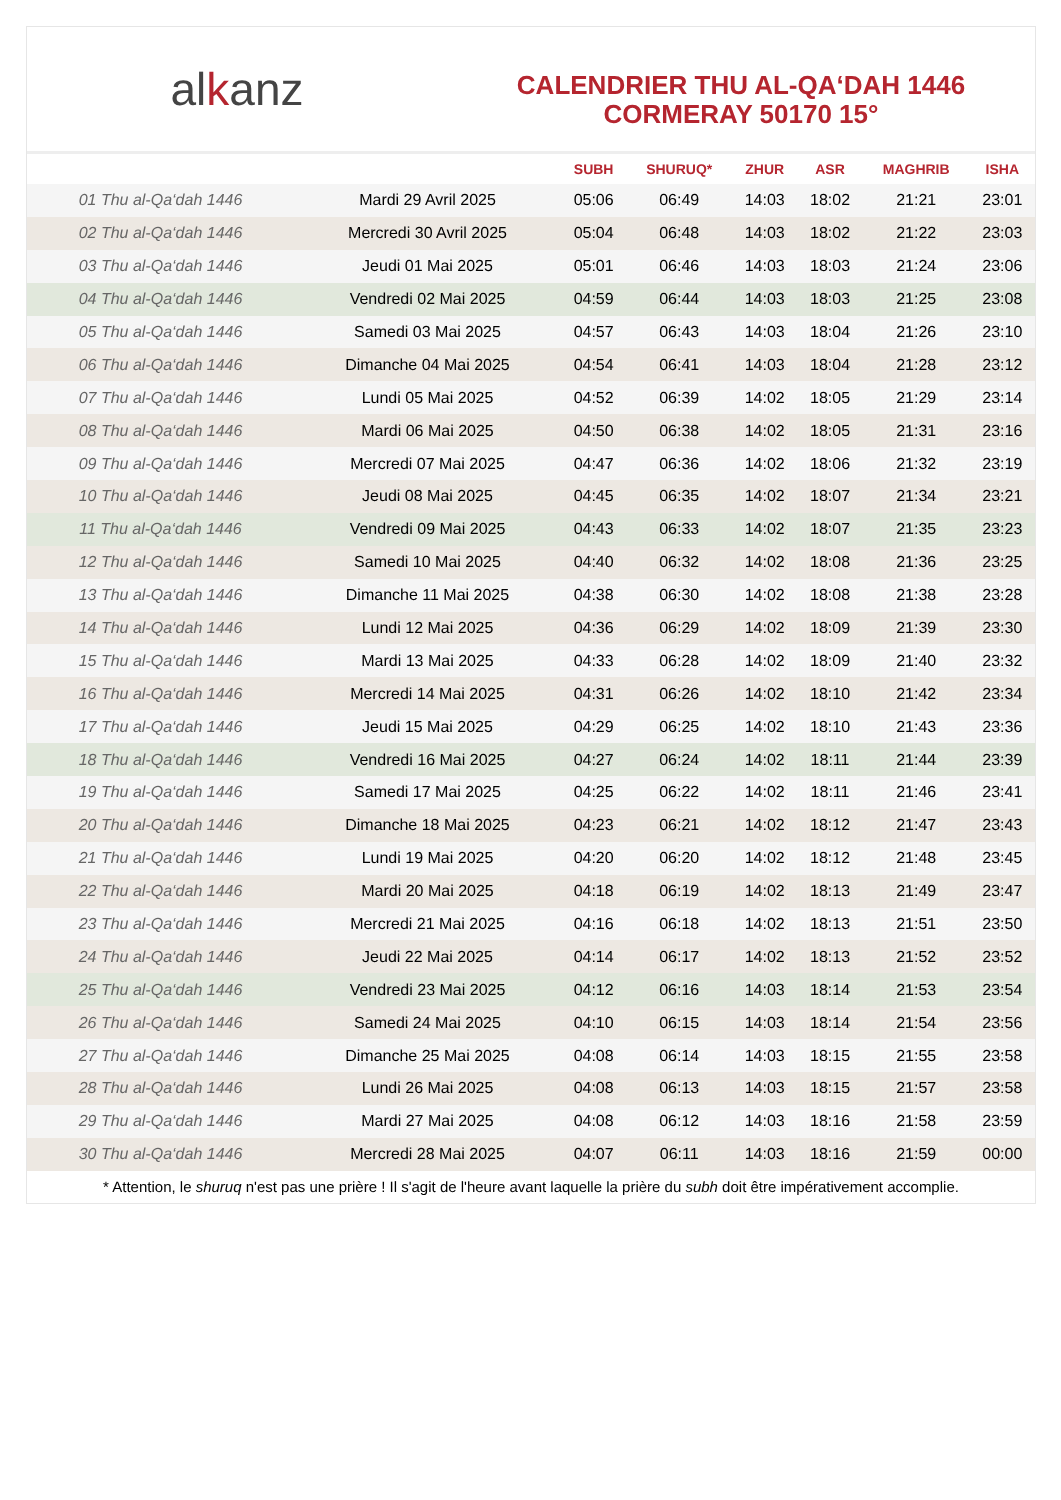al k anz
CALENDRIER THU AL-QA‘DAH 1446
CORMERAY 50170 15°
| | | SUBH | SHURUQ* | ZHUR | ASR | MAGHRIB | ISHA |
| --- | --- | --- | --- | --- | --- | --- | --- |
| 01 Thu al-Qa‘dah 1446 | Mardi 29 Avril 2025 | 05:06 | 06:49 | 14:03 | 18:02 | 21:21 | 23:01 |
| 02 Thu al-Qa‘dah 1446 | Mercredi 30 Avril 2025 | 05:04 | 06:48 | 14:03 | 18:02 | 21:22 | 23:03 |
| 03 Thu al-Qa‘dah 1446 | Jeudi 01 Mai 2025 | 05:01 | 06:46 | 14:03 | 18:03 | 21:24 | 23:06 |
| 04 Thu al-Qa‘dah 1446 | Vendredi 02 Mai 2025 | 04:59 | 06:44 | 14:03 | 18:03 | 21:25 | 23:08 |
| 05 Thu al-Qa‘dah 1446 | Samedi 03 Mai 2025 | 04:57 | 06:43 | 14:03 | 18:04 | 21:26 | 23:10 |
| 06 Thu al-Qa‘dah 1446 | Dimanche 04 Mai 2025 | 04:54 | 06:41 | 14:03 | 18:04 | 21:28 | 23:12 |
| 07 Thu al-Qa‘dah 1446 | Lundi 05 Mai 2025 | 04:52 | 06:39 | 14:02 | 18:05 | 21:29 | 23:14 |
| 08 Thu al-Qa‘dah 1446 | Mardi 06 Mai 2025 | 04:50 | 06:38 | 14:02 | 18:05 | 21:31 | 23:16 |
| 09 Thu al-Qa‘dah 1446 | Mercredi 07 Mai 2025 | 04:47 | 06:36 | 14:02 | 18:06 | 21:32 | 23:19 |
| 10 Thu al-Qa‘dah 1446 | Jeudi 08 Mai 2025 | 04:45 | 06:35 | 14:02 | 18:07 | 21:34 | 23:21 |
| 11 Thu al-Qa‘dah 1446 | Vendredi 09 Mai 2025 | 04:43 | 06:33 | 14:02 | 18:07 | 21:35 | 23:23 |
| 12 Thu al-Qa‘dah 1446 | Samedi 10 Mai 2025 | 04:40 | 06:32 | 14:02 | 18:08 | 21:36 | 23:25 |
| 13 Thu al-Qa‘dah 1446 | Dimanche 11 Mai 2025 | 04:38 | 06:30 | 14:02 | 18:08 | 21:38 | 23:28 |
| 14 Thu al-Qa‘dah 1446 | Lundi 12 Mai 2025 | 04:36 | 06:29 | 14:02 | 18:09 | 21:39 | 23:30 |
| 15 Thu al-Qa‘dah 1446 | Mardi 13 Mai 2025 | 04:33 | 06:28 | 14:02 | 18:09 | 21:40 | 23:32 |
| 16 Thu al-Qa‘dah 1446 | Mercredi 14 Mai 2025 | 04:31 | 06:26 | 14:02 | 18:10 | 21:42 | 23:34 |
| 17 Thu al-Qa‘dah 1446 | Jeudi 15 Mai 2025 | 04:29 | 06:25 | 14:02 | 18:10 | 21:43 | 23:36 |
| 18 Thu al-Qa‘dah 1446 | Vendredi 16 Mai 2025 | 04:27 | 06:24 | 14:02 | 18:11 | 21:44 | 23:39 |
| 19 Thu al-Qa‘dah 1446 | Samedi 17 Mai 2025 | 04:25 | 06:22 | 14:02 | 18:11 | 21:46 | 23:41 |
| 20 Thu al-Qa‘dah 1446 | Dimanche 18 Mai 2025 | 04:23 | 06:21 | 14:02 | 18:12 | 21:47 | 23:43 |
| 21 Thu al-Qa‘dah 1446 | Lundi 19 Mai 2025 | 04:20 | 06:20 | 14:02 | 18:12 | 21:48 | 23:45 |
| 22 Thu al-Qa‘dah 1446 | Mardi 20 Mai 2025 | 04:18 | 06:19 | 14:02 | 18:13 | 21:49 | 23:47 |
| 23 Thu al-Qa‘dah 1446 | Mercredi 21 Mai 2025 | 04:16 | 06:18 | 14:02 | 18:13 | 21:51 | 23:50 |
| 24 Thu al-Qa‘dah 1446 | Jeudi 22 Mai 2025 | 04:14 | 06:17 | 14:02 | 18:13 | 21:52 | 23:52 |
| 25 Thu al-Qa‘dah 1446 | Vendredi 23 Mai 2025 | 04:12 | 06:16 | 14:03 | 18:14 | 21:53 | 23:54 |
| 26 Thu al-Qa‘dah 1446 | Samedi 24 Mai 2025 | 04:10 | 06:15 | 14:03 | 18:14 | 21:54 | 23:56 |
| 27 Thu al-Qa‘dah 1446 | Dimanche 25 Mai 2025 | 04:08 | 06:14 | 14:03 | 18:15 | 21:55 | 23:58 |
| 28 Thu al-Qa‘dah 1446 | Lundi 26 Mai 2025 | 04:08 | 06:13 | 14:03 | 18:15 | 21:57 | 23:58 |
| 29 Thu al-Qa‘dah 1446 | Mardi 27 Mai 2025 | 04:08 | 06:12 | 14:03 | 18:16 | 21:58 | 23:59 |
| 30 Thu al-Qa‘dah 1446 | Mercredi 28 Mai 2025 | 04:07 | 06:11 | 14:03 | 18:16 | 21:59 | 00:00 |
* Attention, le shuruq n'est pas une prière ! Il s'agit de l'heure avant laquelle la prière du subh doit être impérativement accomplie.